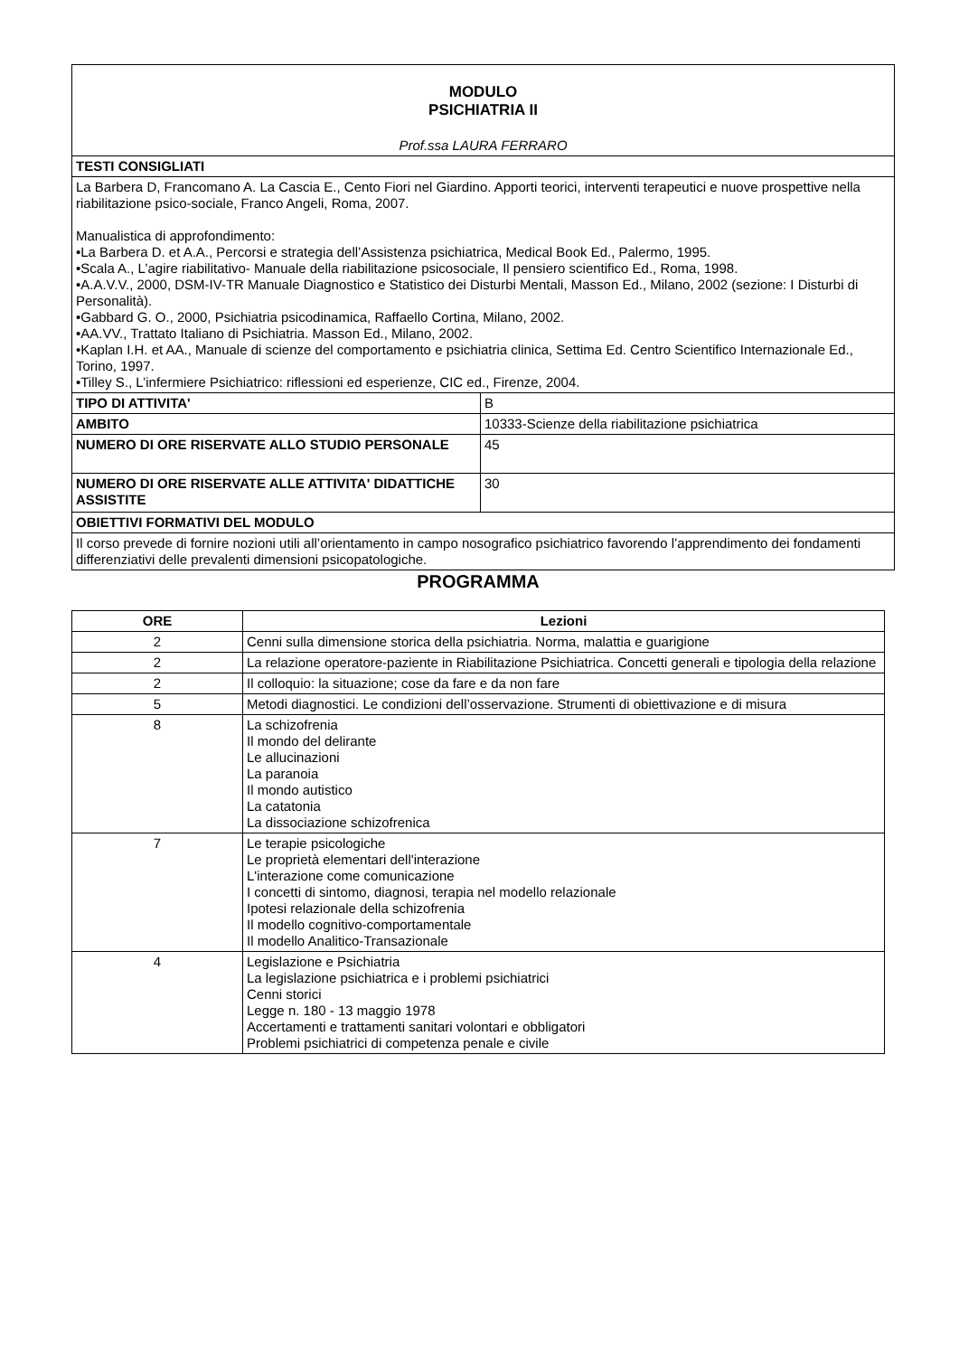| MODULO PSICHIATRIA II Prof.ssa LAURA FERRARO | |
| TESTI CONSIGLIATI | |
| La Barbera D, Francomano A. La Cascia E., Cento Fiori nel Giardino. Apporti teorici, interventi terapeutici e nuove prospettive nella riabilitazione psico-sociale, Franco Angeli, Roma, 2007. Manualistica di approfondimento: •La Barbera D. et A.A., Percorsi e strategia dell’Assistenza psichiatrica, Medical Book Ed., Palermo, 1995. •Scala A., L’agire riabilitativo- Manuale della riabilitazione psicosociale, Il pensiero scientifico Ed., Roma, 1998. •A.A.V.V., 2000, DSM-IV-TR Manuale Diagnostico e Statistico dei Disturbi Mentali, Masson Ed., Milano, 2002 (sezione: I Disturbi di Personalità). •Gabbard G. O., 2000, Psichiatria psicodinamica, Raffaello Cortina, Milano, 2002. •AA.VV., Trattato Italiano di Psichiatria. Masson Ed., Milano, 2002. •Kaplan I.H. et AA., Manuale di scienze del comportamento e psichiatria clinica, Settima Ed. Centro Scientifico Internazionale Ed., Torino, 1997. •Tilley S., L’infermiere Psichiatrico: riflessioni ed esperienze, CIC ed., Firenze, 2004. | |
| TIPO DI ATTIVITA' | B |
| AMBITO | 10333-Scienze della riabilitazione psichiatrica |
| NUMERO DI ORE RISERVATE ALLO STUDIO PERSONALE | 45 |
| NUMERO DI ORE RISERVATE ALLE ATTIVITA' DIDATTICHE ASSISTITE | 30 |
| OBIETTIVI FORMATIVI DEL MODULO | |
| Il corso prevede di fornire nozioni utili all’orientamento in campo nosografico psichiatrico favorendo l’apprendimento dei fondamenti differenziativi delle prevalenti dimensioni psicopatologiche. | |
PROGRAMMA
| ORE | Lezioni |
| --- | --- |
| 2 | Cenni sulla dimensione storica della psichiatria. Norma, malattia e guarigione |
| 2 | La relazione operatore-paziente in Riabilitazione Psichiatrica. Concetti generali e tipologia della relazione |
| 2 | Il colloquio: la situazione; cose da fare e da non fare |
| 5 | Metodi diagnostici. Le condizioni dell’osservazione. Strumenti di obiettivazione e di misura |
| 8 | La schizofrenia Il mondo del delirante Le allucinazioni La paranoia Il mondo autistico La catatonia La dissociazione schizofrenica |
| 7 | Le terapie psicologiche Le proprietà elementari dell'interazione L'interazione come comunicazione I concetti di sintomo, diagnosi, terapia nel modello relazionale Ipotesi relazionale della schizofrenia Il modello cognitivo-comportamentale Il modello Analitico-Transazionale |
| 4 | Legislazione e Psichiatria La legislazione psichiatrica e i problemi psichiatrici Cenni storici Legge n. 180 - 13 maggio 1978 Accertamenti e trattamenti sanitari volontari e obbligatori Problemi psichiatrici di competenza penale e civile |